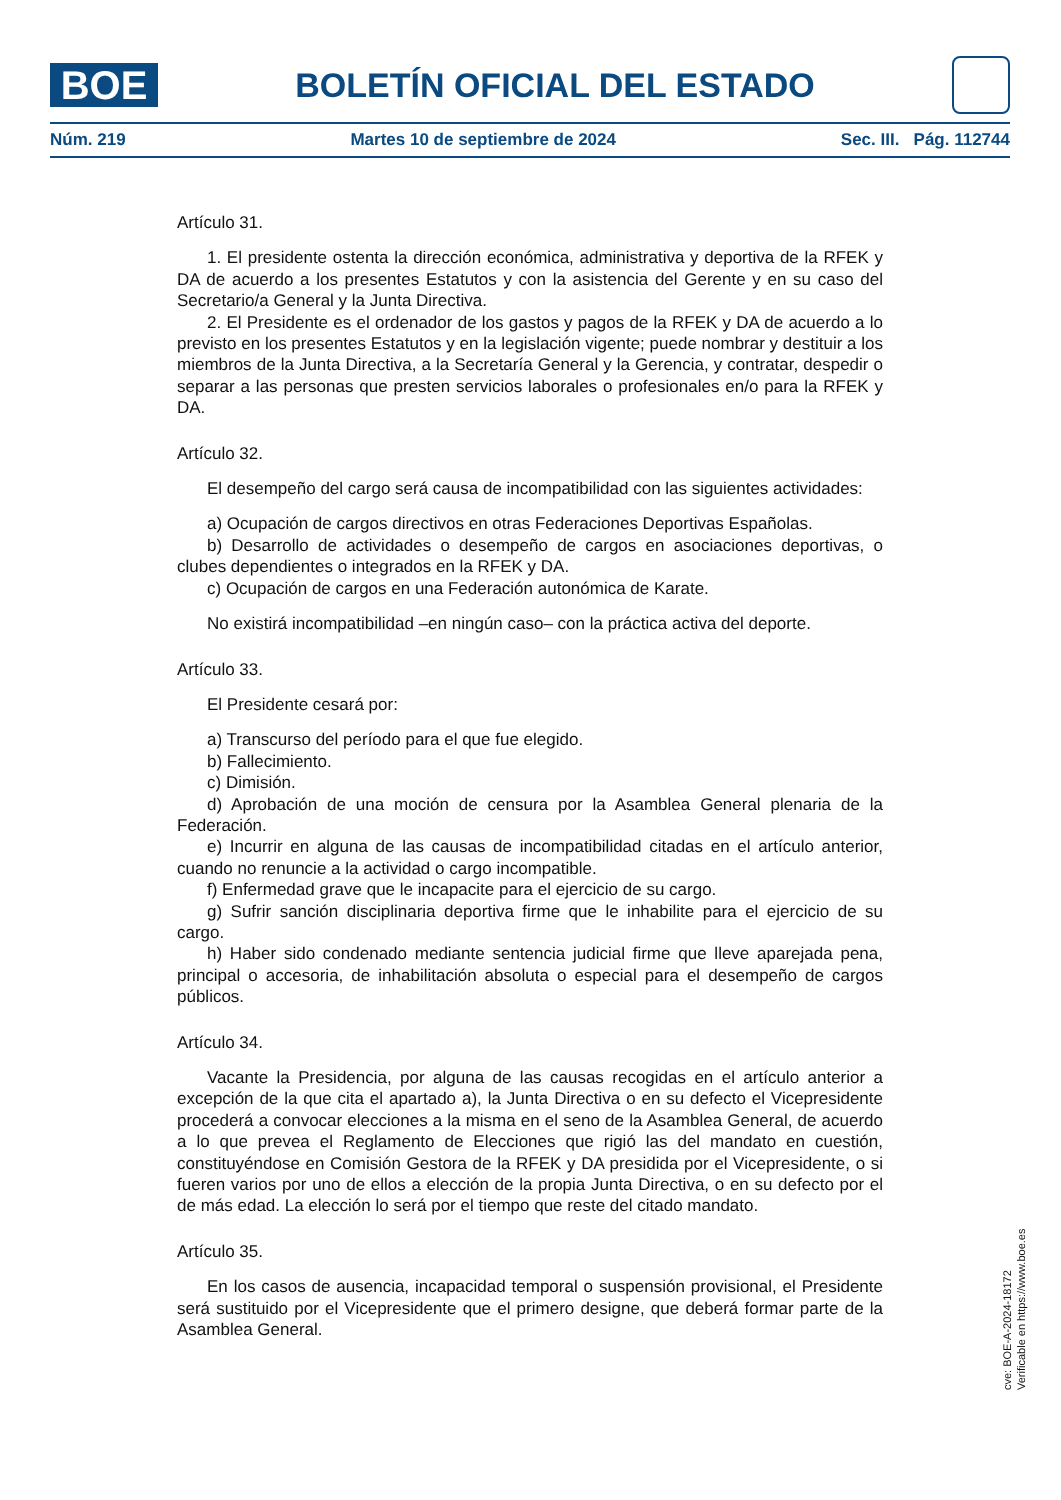BOE
BOLETÍN OFICIAL DEL ESTADO
Núm. 219 Martes 10 de septiembre de 2024 Sec. III. Pág. 112744
Artículo 31.
1. El presidente ostenta la dirección económica, administrativa y deportiva de la RFEK y DA de acuerdo a los presentes Estatutos y con la asistencia del Gerente y en su caso del Secretario/a General y la Junta Directiva.
2. El Presidente es el ordenador de los gastos y pagos de la RFEK y DA de acuerdo a lo previsto en los presentes Estatutos y en la legislación vigente; puede nombrar y destituir a los miembros de la Junta Directiva, a la Secretaría General y la Gerencia, y contratar, despedir o separar a las personas que presten servicios laborales o profesionales en/o para la RFEK y DA.
Artículo 32.
El desempeño del cargo será causa de incompatibilidad con las siguientes actividades:
a) Ocupación de cargos directivos en otras Federaciones Deportivas Españolas.
b) Desarrollo de actividades o desempeño de cargos en asociaciones deportivas, o clubes dependientes o integrados en la RFEK y DA.
c) Ocupación de cargos en una Federación autonómica de Karate.
No existirá incompatibilidad –en ningún caso– con la práctica activa del deporte.
Artículo 33.
El Presidente cesará por:
a) Transcurso del período para el que fue elegido.
b) Fallecimiento.
c) Dimisión.
d) Aprobación de una moción de censura por la Asamblea General plenaria de la Federación.
e) Incurrir en alguna de las causas de incompatibilidad citadas en el artículo anterior, cuando no renuncie a la actividad o cargo incompatible.
f) Enfermedad grave que le incapacite para el ejercicio de su cargo.
g) Sufrir sanción disciplinaria deportiva firme que le inhabilite para el ejercicio de su cargo.
h) Haber sido condenado mediante sentencia judicial firme que lleve aparejada pena, principal o accesoria, de inhabilitación absoluta o especial para el desempeño de cargos públicos.
Artículo 34.
Vacante la Presidencia, por alguna de las causas recogidas en el artículo anterior a excepción de la que cita el apartado a), la Junta Directiva o en su defecto el Vicepresidente procederá a convocar elecciones a la misma en el seno de la Asamblea General, de acuerdo a lo que prevea el Reglamento de Elecciones que rigió las del mandato en cuestión, constituyéndose en Comisión Gestora de la RFEK y DA presidida por el Vicepresidente, o si fueren varios por uno de ellos a elección de la propia Junta Directiva, o en su defecto por el de más edad. La elección lo será por el tiempo que reste del citado mandato.
Artículo 35.
En los casos de ausencia, incapacidad temporal o suspensión provisional, el Presidente será sustituido por el Vicepresidente que el primero designe, que deberá formar parte de la Asamblea General.
cve: BOE-A-2024-18172
Verificable en https://www.boe.es